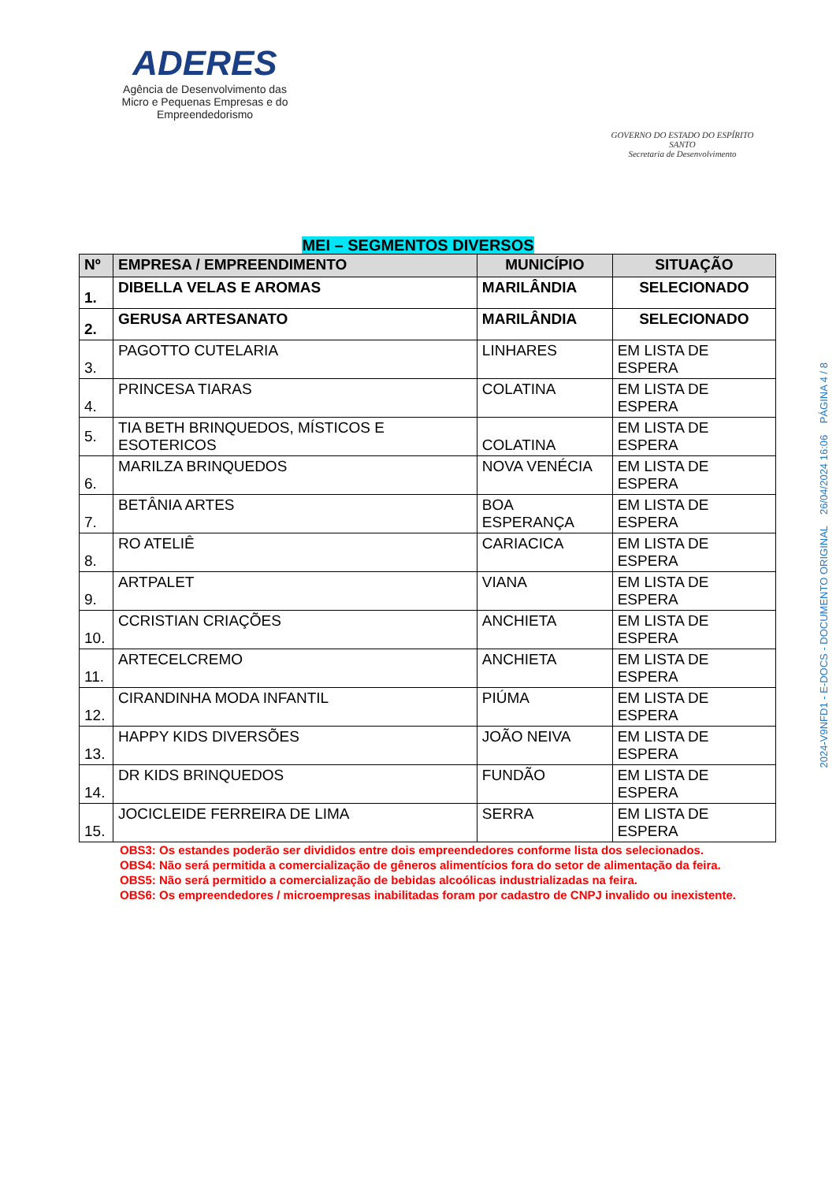ADERES
Agência de Desenvolvimento das Micro e Pequenas Empresas e do Empreendedorismo
GOVERNO DO ESTADO DO ESPÍRITO SANTO
Secretaria de Desenvolvimento
MEI – SEGMENTOS DIVERSOS
| Nº | EMPRESA / EMPREENDIMENTO | MUNICÍPIO | SITUAÇÃO |
| --- | --- | --- | --- |
| 1. | DIBELLA VELAS E AROMAS | MARILÂNDIA | SELECIONADO |
| 2. | GERUSA ARTESANATO | MARILÂNDIA | SELECIONADO |
| 3. | PAGOTTO CUTELARIA | LINHARES | EM LISTA DE ESPERA |
| 4. | PRINCESA TIARAS | COLATINA | EM LISTA DE ESPERA |
| 5. | TIA BETH BRINQUEDOS, MÍSTICOS E ESOTERICOS | COLATINA | EM LISTA DE ESPERA |
| 6. | MARILZA BRINQUEDOS | NOVA VENÉCIA | EM LISTA DE ESPERA |
| 7. | BETÂNIA ARTES | BOA ESPERANÇA | EM LISTA DE ESPERA |
| 8. | RO ATELIÊ | CARIACICA | EM LISTA DE ESPERA |
| 9. | ARTPALET | VIANA | EM LISTA DE ESPERA |
| 10. | CCRISTIAN CRIAÇÕES | ANCHIETA | EM LISTA DE ESPERA |
| 11. | ARTECELCREMO | ANCHIETA | EM LISTA DE ESPERA |
| 12. | CIRANDINHA MODA INFANTIL | PIÚMA | EM LISTA DE ESPERA |
| 13. | HAPPY KIDS DIVERSÕES | JOÃO NEIVA | EM LISTA DE ESPERA |
| 14. | DR KIDS BRINQUEDOS | FUNDÃO | EM LISTA DE ESPERA |
| 15. | JOCICLEIDE FERREIRA DE LIMA | SERRA | EM LISTA DE ESPERA |
OBS3: Os estandes poderão ser divididos entre dois empreendedores conforme lista dos selecionados.
OBS4: Não será permitida a comercialização de gêneros alimentícios fora do setor de alimentação da feira.
OBS5: Não será permitido a comercialização de bebidas alcoólicas industrializadas na feira.
OBS6: Os empreendedores / microempresas inabilitadas foram por cadastro de CNPJ invalido ou inexistente.
2024-V9NFD1 - E-DOCS - DOCUMENTO ORIGINAL 26/04/2024 16:06 PÁGINA 4 / 8